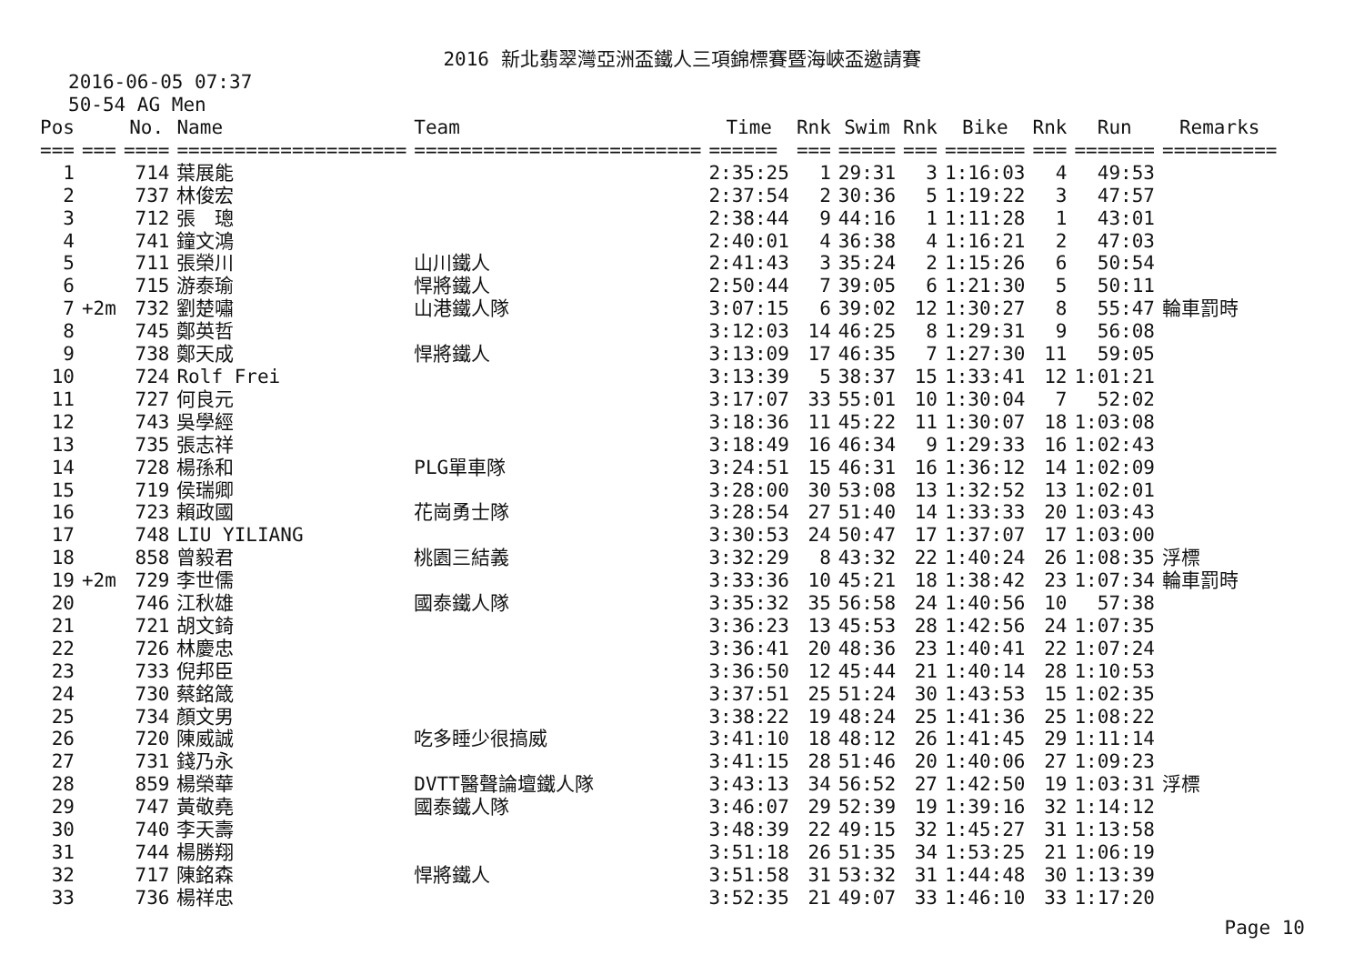2016 新北翡翠灣亞洲盃鐵人三項錦標賽暨海峽盃邀請賽
2016-06-05 07:37
50-54 AG Men
| Pos | | No. | Name | Team | Time | Rnk | Swim | Rnk | Bike | Rnk | Run | Remarks |
| --- | --- | --- | --- | --- | --- | --- | --- | --- | --- | --- | --- | --- |
| === | === | ==== | ==================== | ========================= | ====== | === | ===== | === | ======= | === | ======= | ========== |
| 1 | | 714 | 葉展能 | | 2:35:25 | 1 | 29:31 | 3 | 1:16:03 | 4 | 49:53 | |
| 2 | | 737 | 林俊宏 | | 2:37:54 | 2 | 30:36 | 5 | 1:19:22 | 3 | 47:57 | |
| 3 | | 712 | 張 璁 | | 2:38:44 | 9 | 44:16 | 1 | 1:11:28 | 1 | 43:01 | |
| 4 | | 741 | 鐘文鴻 | | 2:40:01 | 4 | 36:38 | 4 | 1:16:21 | 2 | 47:03 | |
| 5 | | 711 | 張榮川 | 山川鐵人 | 2:41:43 | 3 | 35:24 | 2 | 1:15:26 | 6 | 50:54 | |
| 6 | | 715 | 游泰瑜 | 悍將鐵人 | 2:50:44 | 7 | 39:05 | 6 | 1:21:30 | 5 | 50:11 | |
| 7 | +2m | 732 | 劉楚嘯 | 山港鐵人隊 | 3:07:15 | 6 | 39:02 | 12 | 1:30:27 | 8 | 55:47 | 輪車罰時 |
| 8 | | 745 | 鄭英哲 | | 3:12:03 | 14 | 46:25 | 8 | 1:29:31 | 9 | 56:08 | |
| 9 | | 738 | 鄭天成 | 悍將鐵人 | 3:13:09 | 17 | 46:35 | 7 | 1:27:30 | 11 | 59:05 | |
| 10 | | 724 | Rolf Frei | | 3:13:39 | 5 | 38:37 | 15 | 1:33:41 | 12 | 1:01:21 | |
| 11 | | 727 | 何良元 | | 3:17:07 | 33 | 55:01 | 10 | 1:30:04 | 7 | 52:02 | |
| 12 | | 743 | 吳學經 | | 3:18:36 | 11 | 45:22 | 11 | 1:30:07 | 18 | 1:03:08 | |
| 13 | | 735 | 張志祥 | | 3:18:49 | 16 | 46:34 | 9 | 1:29:33 | 16 | 1:02:43 | |
| 14 | | 728 | 楊孫和 | PLG單車隊 | 3:24:51 | 15 | 46:31 | 16 | 1:36:12 | 14 | 1:02:09 | |
| 15 | | 719 | 侯瑞卿 | | 3:28:00 | 30 | 53:08 | 13 | 1:32:52 | 13 | 1:02:01 | |
| 16 | | 723 | 賴政國 | 花崗勇士隊 | 3:28:54 | 27 | 51:40 | 14 | 1:33:33 | 20 | 1:03:43 | |
| 17 | | 748 | LIU YILIANG | | 3:30:53 | 24 | 50:47 | 17 | 1:37:07 | 17 | 1:03:00 | |
| 18 | | 858 | 曾毅君 | 桃園三結義 | 3:32:29 | 8 | 43:32 | 22 | 1:40:24 | 26 | 1:08:35 | 浮標 |
| 19 | +2m | 729 | 李世儒 | | 3:33:36 | 10 | 45:21 | 18 | 1:38:42 | 23 | 1:07:34 | 輪車罰時 |
| 20 | | 746 | 江秋雄 | 國泰鐵人隊 | 3:35:32 | 35 | 56:58 | 24 | 1:40:56 | 10 | 57:38 | |
| 21 | | 721 | 胡文錡 | | 3:36:23 | 13 | 45:53 | 28 | 1:42:56 | 24 | 1:07:35 | |
| 22 | | 726 | 林慶忠 | | 3:36:41 | 20 | 48:36 | 23 | 1:40:41 | 22 | 1:07:24 | |
| 23 | | 733 | 倪邦臣 | | 3:36:50 | 12 | 45:44 | 21 | 1:40:14 | 28 | 1:10:53 | |
| 24 | | 730 | 蔡銘箴 | | 3:37:51 | 25 | 51:24 | 30 | 1:43:53 | 15 | 1:02:35 | |
| 25 | | 734 | 顏文男 | | 3:38:22 | 19 | 48:24 | 25 | 1:41:36 | 25 | 1:08:22 | |
| 26 | | 720 | 陳威誠 | 吃多睡少很搞威 | 3:41:10 | 18 | 48:12 | 26 | 1:41:45 | 29 | 1:11:14 | |
| 27 | | 731 | 錢乃永 | | 3:41:15 | 28 | 51:46 | 20 | 1:40:06 | 27 | 1:09:23 | |
| 28 | | 859 | 楊榮華 | DVTT醫聲論壇鐵人隊 | 3:43:13 | 34 | 56:52 | 27 | 1:42:50 | 19 | 1:03:31 | 浮標 |
| 29 | | 747 | 黃敬堯 | 國泰鐵人隊 | 3:46:07 | 29 | 52:39 | 19 | 1:39:16 | 32 | 1:14:12 | |
| 30 | | 740 | 李天壽 | | 3:48:39 | 22 | 49:15 | 32 | 1:45:27 | 31 | 1:13:58 | |
| 31 | | 744 | 楊勝翔 | | 3:51:18 | 26 | 51:35 | 34 | 1:53:25 | 21 | 1:06:19 | |
| 32 | | 717 | 陳銘森 | 悍將鐵人 | 3:51:58 | 31 | 53:32 | 31 | 1:44:48 | 30 | 1:13:39 | |
| 33 | | 736 | 楊祥忠 | | 3:52:35 | 21 | 49:07 | 33 | 1:46:10 | 33 | 1:17:20 | |
Page 10